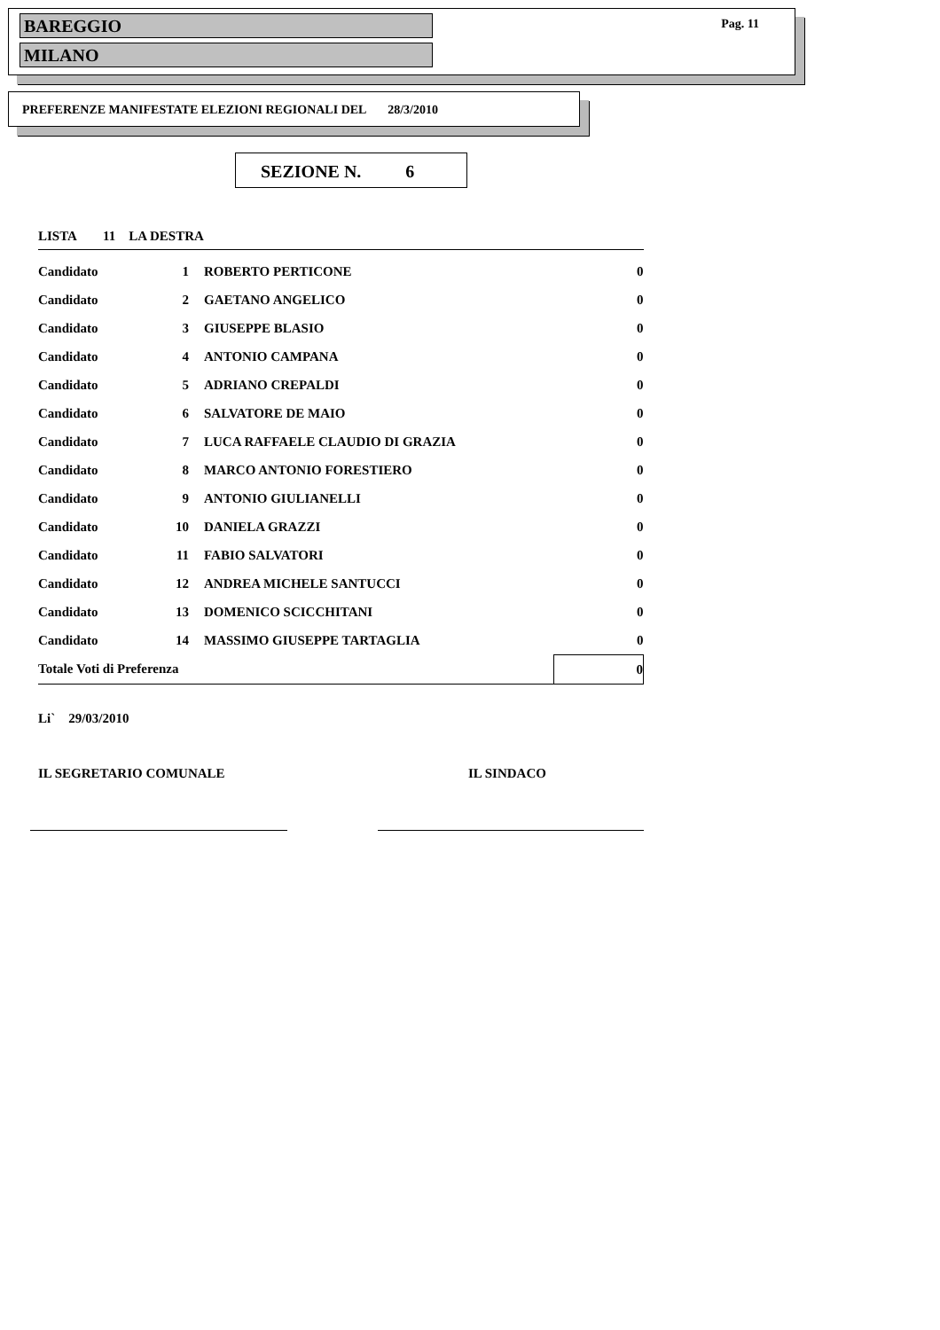BAREGGIO
Pag. 11
MILANO
PREFERENZE MANIFESTATE ELEZIONI REGIONALI DEL 28/3/2010
SEZIONE N. 6
LISTA 11 LA DESTRA
| Candidato | 1 | ROBERTO PERTICONE | 0 |
| Candidato | 2 | GAETANO ANGELICO | 0 |
| Candidato | 3 | GIUSEPPE BLASIO | 0 |
| Candidato | 4 | ANTONIO CAMPANA | 0 |
| Candidato | 5 | ADRIANO CREPALDI | 0 |
| Candidato | 6 | SALVATORE DE MAIO | 0 |
| Candidato | 7 | LUCA RAFFAELE CLAUDIO DI GRAZIA | 0 |
| Candidato | 8 | MARCO ANTONIO FORESTIERO | 0 |
| Candidato | 9 | ANTONIO GIULIANELLI | 0 |
| Candidato | 10 | DANIELA GRAZZI | 0 |
| Candidato | 11 | FABIO SALVATORI | 0 |
| Candidato | 12 | ANDREA MICHELE SANTUCCI | 0 |
| Candidato | 13 | DOMENICO SCICCHITANI | 0 |
| Candidato | 14 | MASSIMO GIUSEPPE TARTAGLIA | 0 |
| Totale Voti di Preferenza | | | 0 |
Li` 29/03/2010
IL SEGRETARIO COMUNALE IL SINDACO